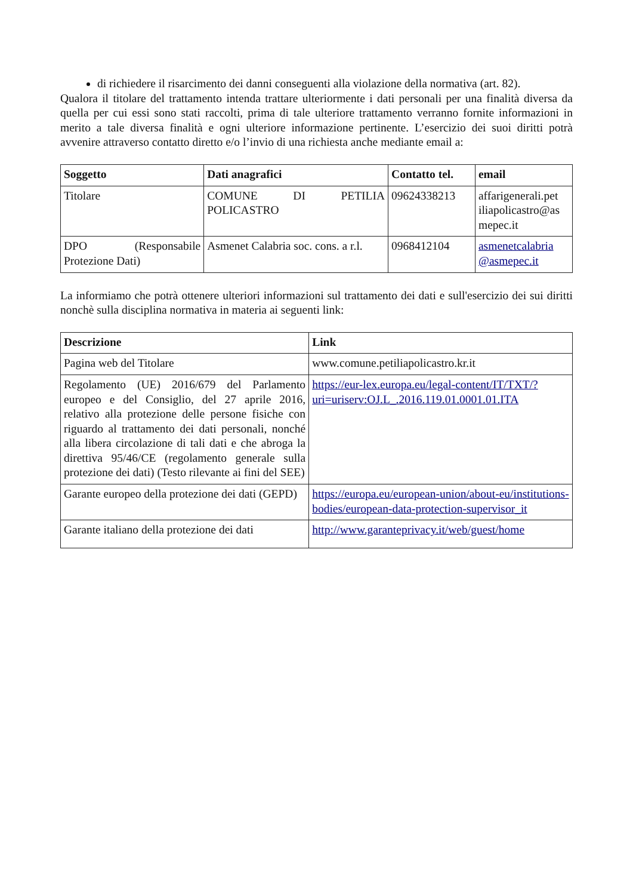di richiedere il risarcimento dei danni conseguenti alla violazione della normativa (art. 82).
Qualora il titolare del trattamento intenda trattare ulteriormente i dati personali per una finalità diversa da quella per cui essi sono stati raccolti, prima di tale ulteriore trattamento verranno fornite informazioni in merito a tale diversa finalità e ogni ulteriore informazione pertinente. L’esercizio dei suoi diritti potrà avvenire attraverso contatto diretto e/o l’invio di una richiesta anche mediante email a:
| Soggetto | Dati anagrafici | Contatto tel. | email |
| --- | --- | --- | --- |
| Titolare | COMUNE DI PETILIA POLICASTRO | 09624338213 | affarigenerali.pet iliapolicastro@as mepec.it |
| DPO (Responsabile Protezione Dati) | Asmenet Calabria soc. cons. a r.l. | 0968412104 | asmenetcalabria @asmepec.it |
La informiamo che potrà ottenere ulteriori informazioni sul trattamento dei dati e sull'esercizio dei sui diritti nonchè sulla disciplina normativa in materia ai seguenti link:
| Descrizione | Link |
| --- | --- |
| Pagina web del Titolare | www.comune.petiliapolicastro.kr.it |
| Regolamento (UE) 2016/679 del Parlamento europeo e del Consiglio, del 27 aprile 2016, relativo alla protezione delle persone fisiche con riguardo al trattamento dei dati personali, nonché alla libera circolazione di tali dati e che abroga la direttiva 95/46/CE (regolamento generale sulla protezione dei dati) (Testo rilevante ai fini del SEE) | https://eur-lex.europa.eu/legal-content/IT/TXT/?uri=uriserv:OJ.L_.2016.119.01.0001.01.ITA |
| Garante europeo della protezione dei dati (GEPD) | https://europa.eu/european-union/about-eu/institutions-bodies/european-data-protection-supervisor_it |
| Garante italiano della protezione dei dati | http://www.garanteprivacy.it/web/guest/home |